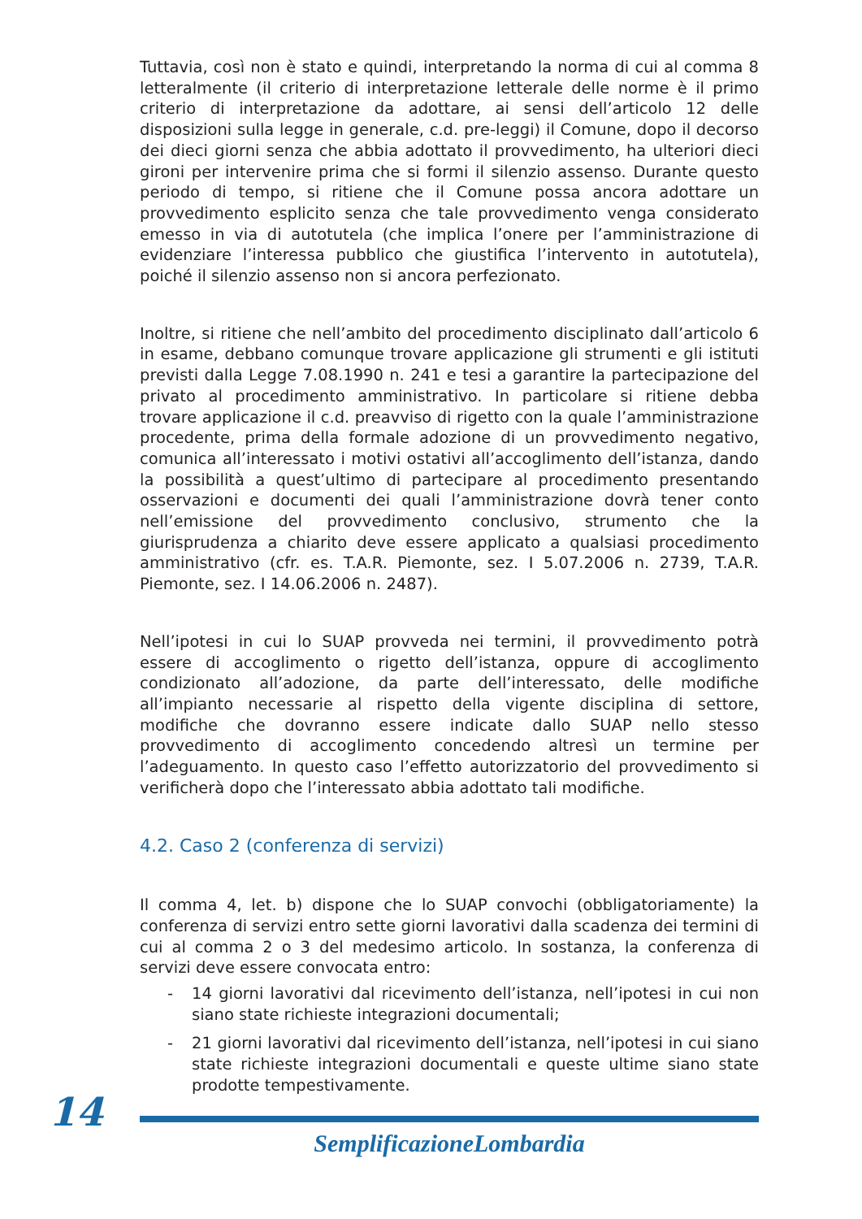Tuttavia, così non è stato e quindi, interpretando la norma di cui al comma 8 letteralmente (il criterio di interpretazione letterale delle norme è il primo criterio di interpretazione da adottare, ai sensi dell’articolo 12 delle disposizioni sulla legge in generale, c.d. pre-leggi) il Comune, dopo il decorso dei dieci giorni senza che abbia adottato il provvedimento, ha ulteriori dieci gironi per intervenire prima che si formi il silenzio assenso. Durante questo periodo di tempo, si ritiene che il Comune possa ancora adottare un provvedimento esplicito senza che tale provvedimento venga considerato emesso in via di autotutela (che implica l’onere per l’amministrazione di evidenziare l’interessa pubblico che giustifica l’intervento in autotutela), poiché il silenzio assenso non si ancora perfezionato.
Inoltre, si ritiene che nell’ambito del procedimento disciplinato dall’articolo 6 in esame, debbano comunque trovare applicazione gli strumenti e gli istituti previsti dalla Legge 7.08.1990 n. 241 e tesi a garantire la partecipazione del privato al procedimento amministrativo. In particolare si ritiene debba trovare applicazione il c.d. preavviso di rigetto con la quale l’amministrazione procedente, prima della formale adozione di un provvedimento negativo, comunica all’interessato i motivi ostativi all’accoglimento dell’istanza, dando la possibilità a quest’ultimo di partecipare al procedimento presentando osservazioni e documenti dei quali l’amministrazione dovrà tener conto nell’emissione del provvedimento conclusivo, strumento che la giurisprudenza a chiarito deve essere applicato a qualsiasi procedimento amministrativo (cfr. es. T.A.R. Piemonte, sez. I 5.07.2006 n. 2739, T.A.R. Piemonte, sez. I 14.06.2006 n. 2487).
Nell’ipotesi in cui lo SUAP provveda nei termini, il provvedimento potrà essere di accoglimento o rigetto dell’istanza, oppure di accoglimento condizionato all’adozione, da parte dell’interessato, delle modifiche all’impianto necessarie al rispetto della vigente disciplina di settore, modifiche che dovranno essere indicate dallo SUAP nello stesso provvedimento di accoglimento concedendo altresì un termine per l’adeguamento. In questo caso l’effetto autorizzatorio del provvedimento si verificherà dopo che l’interessato abbia adottato tali modifiche.
4.2. Caso 2 (conferenza di servizi)
Il comma 4, let. b) dispone che lo SUAP convochi (obbligatoriamente) la conferenza di servizi entro sette giorni lavorativi dalla scadenza dei termini di cui al comma 2 o 3 del medesimo articolo. In sostanza, la conferenza di servizi deve essere convocata entro:
- 14 giorni lavorativi dal ricevimento dell’istanza, nell’ipotesi in cui non siano state richieste integrazioni documentali;
- 21 giorni lavorativi dal ricevimento dell’istanza, nell’ipotesi in cui siano state richieste integrazioni documentali e queste ultime siano state prodotte tempestivamente.
14
SemplificazioneLombardia